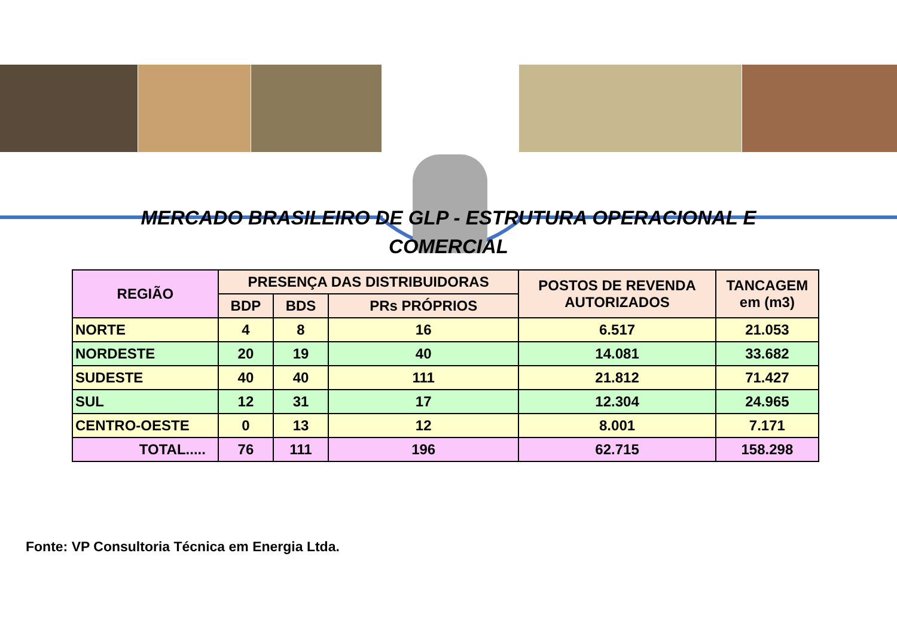MERCADO BRASILEIRO DE GLP - ESTRUTURA OPERACIONAL E
COMERCIAL
| REGIÃO | PRESENÇA DAS DISTRIBUIDORAS | | | POSTOS DE REVENDA AUTORIZADOS | TANCAGEM em (m3) |
| --- | --- | --- | --- | --- | --- |
| | BDP | BDS | PRs PRÓPRIOS | | |
| NORTE | 4 | 8 | 16 | 6.517 | 21.053 |
| NORDESTE | 20 | 19 | 40 | 14.081 | 33.682 |
| SUDESTE | 40 | 40 | 111 | 21.812 | 71.427 |
| SUL | 12 | 31 | 17 | 12.304 | 24.965 |
| CENTRO-OESTE | 0 | 13 | 12 | 8.001 | 7.171 |
| TOTAL..... | 76 | 111 | 196 | 62.715 | 158.298 |
Fonte: VP Consultoria Técnica em Energia Ltda.